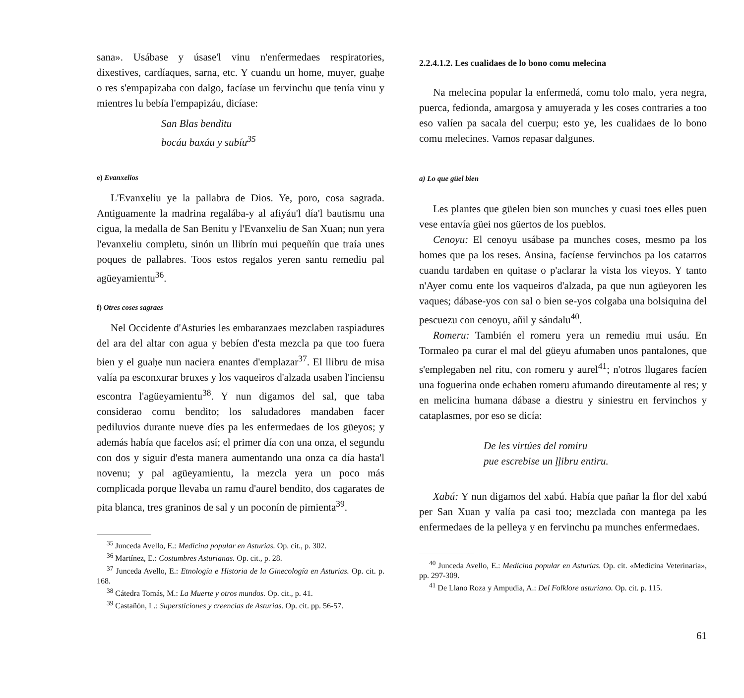sana». Usábase y úsase'l vinu n'enfermedaes respiratories, dixestives, cardíaques, sarna, etc. Y cuandu un home, muyer, guaḥe o res s'empapizaba con dalgo, facíase un fervinchu que tenía vinu y mientres lu bebía l'empapizáu, dicíase:
San Blas benditu
bocáu baxáu y subíu<sup>35</sup>
e) Evanxelios
L'Evanxeliu ye la pallabra de Dios. Ye, poro, cosa sagrada. Antiguamente la madrina regalába-y al afiyáu'l día'l bautismu una cigua, la medalla de San Benitu y l'Evanxeliu de San Xuan; nun yera l'evanxeliu completu, sinón un llibrín mui pequeñín que traía unes poques de pallabres. Toos estos regalos yeren santu remediu pal agüeyamientu<sup>36</sup>.
f) Otres coses sagraes
Nel Occidente d'Asturies les embaranzaes mezclaben raspiadures del ara del altar con agua y bebíen d'esta mezcla pa que too fuera bien y el guaḥe nun naciera enantes d'emplazar<sup>37</sup>. El llibru de misa valía pa esconxurar bruxes y los vaqueiros d'alzada usaben l'inciensu escontra l'agüeyamientu<sup>38</sup>. Y nun digamos del sal, que taba considerao comu bendito; los saludadores mandaben facer pediluvios durante nueve díes pa les enfermedaes de los güeyos; y además había que facelos así; el primer día con una onza, el segundu con dos y siguir d'esta manera aumentando una onza ca día hasta'l novenu; y pal agüeyamientu, la mezcla yera un poco más complicada porque llevaba un ramu d'aurel bendito, dos cagarates de pita blanca, tres graninos de sal y un poconín de pimienta<sup>39</sup>.
<sup>35</sup> Junceda Avello, E.: Medicina popular en Asturias. Op. cit., p. 302.
<sup>36</sup> Martínez, E.: Costumbres Asturianas. Op. cit., p. 28.
<sup>37</sup> Junceda Avello, E.: Etnología e Historia de la Ginecología en Asturias. Op. cit. p. 168.
<sup>38</sup> Cátedra Tomás, M.: La Muerte y otros mundos. Op. cit., p. 41.
<sup>39</sup> Castañón, L.: Supersticiones y creencias de Asturias. Op. cit. pp. 56-57.
2.2.4.1.2. Les cualidaes de lo bono comu melecina
Na melecina popular la enfermedá, comu tolo malo, yera negra, puerca, fedionda, amargosa y amuyerada y les coses contraries a too eso valíen pa sacala del cuerpu; esto ye, les cualidaes de lo bono comu melecines. Vamos repasar dalgunes.
a) Lo que güel bien
Les plantes que güelen bien son munches y cuasi toes elles puen vese entavía güei nos güertos de los pueblos.
Cenoyu: El cenoyu usábase pa munches coses, mesmo pa los homes que pa los reses. Ansina, facíense fervinchos pa los catarros cuandu tardaben en quitase o p'aclarar la vista los vieyos. Y tanto n'Ayer comu ente los vaqueiros d'alzada, pa que nun agüeyoren les vaques; dábase-yos con sal o bien se-yos colgaba una bolsiquina del pescuezu con cenoyu, añil y sándalu<sup>40</sup>.
Romeru: También el romeru yera un remediu mui usáu. En Tormaleo pa curar el mal del güeyu afumaben unos pantalones, que s'emplegaben nel ritu, con romeru y aurel<sup>41</sup>; n'otros llugares facíen una foguerina onde echaben romeru afumando direutamente al res; y en melicina humana dábase a diestru y siniestru en fervinchos y cataplasmes, por eso se dicía:
De les virtúes del romiru
pue escrebise un ḷḷibru entiru.
Xabú: Y nun digamos del xabú. Había que pañar la flor del xabú per San Xuan y valía pa casi too; mezclada con mantega pa les enfermedaes de la pelleya y en fervinchu pa munches enfermedaes.
<sup>40</sup> Junceda Avello, E.: Medicina popular en Asturias. Op. cit. «Medicina Veterinaria», pp. 297-309.
<sup>41</sup> De Llano Roza y Ampudia, A.: Del Folklore asturiano. Op. cit. p. 115.
61